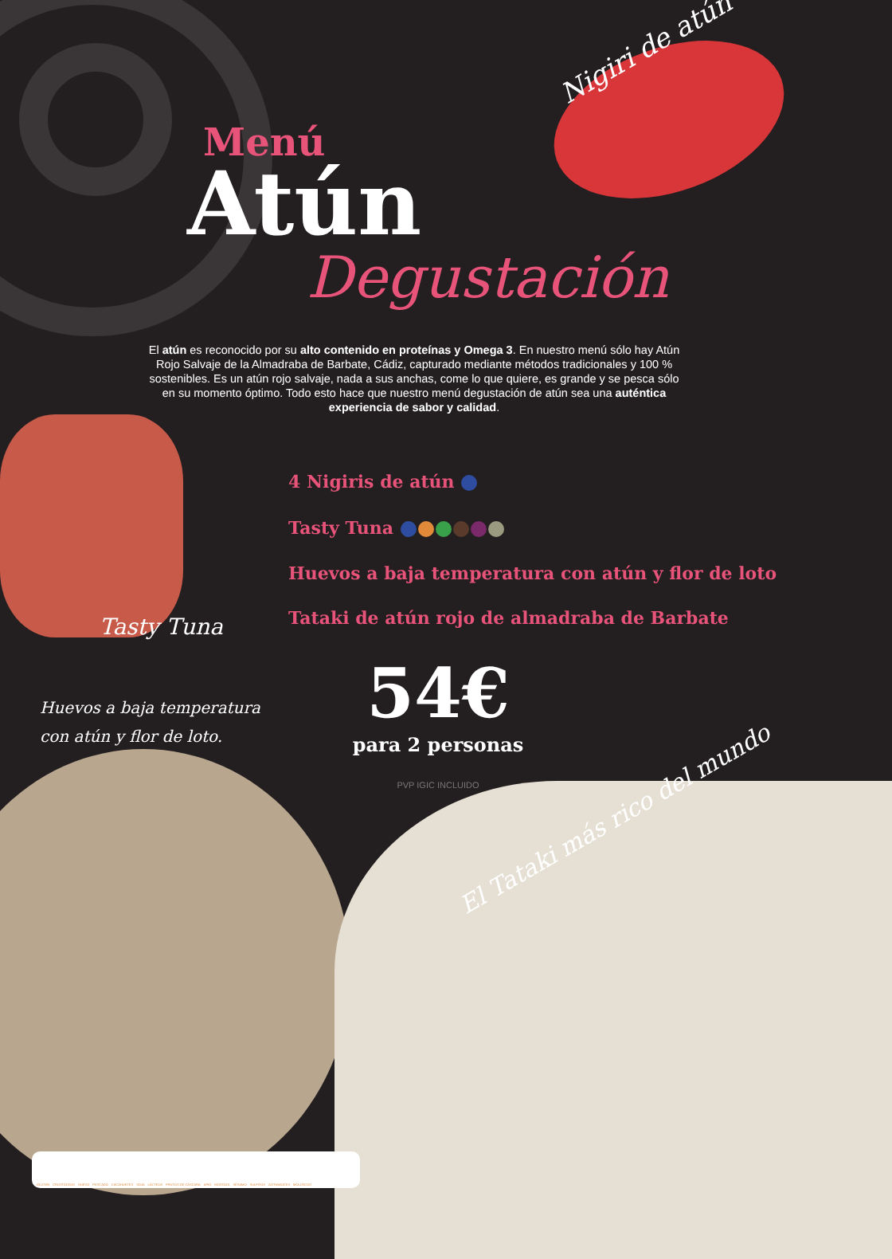Nigiri de atún
Menú
Atún
Degustación
El atún es reconocido por su alto contenido en proteínas y Omega 3. En nuestro menú sólo hay Atún Rojo Salvaje de la Almadraba de Barbate, Cádiz, capturado mediante métodos tradicionales y 100 % sostenibles. Es un atún rojo salvaje, nada a sus anchas, come lo que quiere, es grande y se pesca sólo en su momento óptimo. Todo esto hace que nuestro menú degustación de atún sea una auténtica experiencia de sabor y calidad.
4 Nigiris de atún
Tasty Tuna
Huevos a baja temperatura con atún y flor de loto
Tataki de atún rojo de almadraba de Barbate
Tasty Tuna
54€
para 2 personas
PVP IGIC INCLUIDO
Huevos a baja temperatura
con atún y flor de loto.
El Tataki más rico del mundo
GLUTEN CRUSTÁCEOS HUEVO PESCADO CACAHUETES SOJA LÁCTEOS FRUTOS DE CÁSCARA APIO MOSTAZA SÉSAMO SULFITOS ALTRAMUCES MOLUSCOS